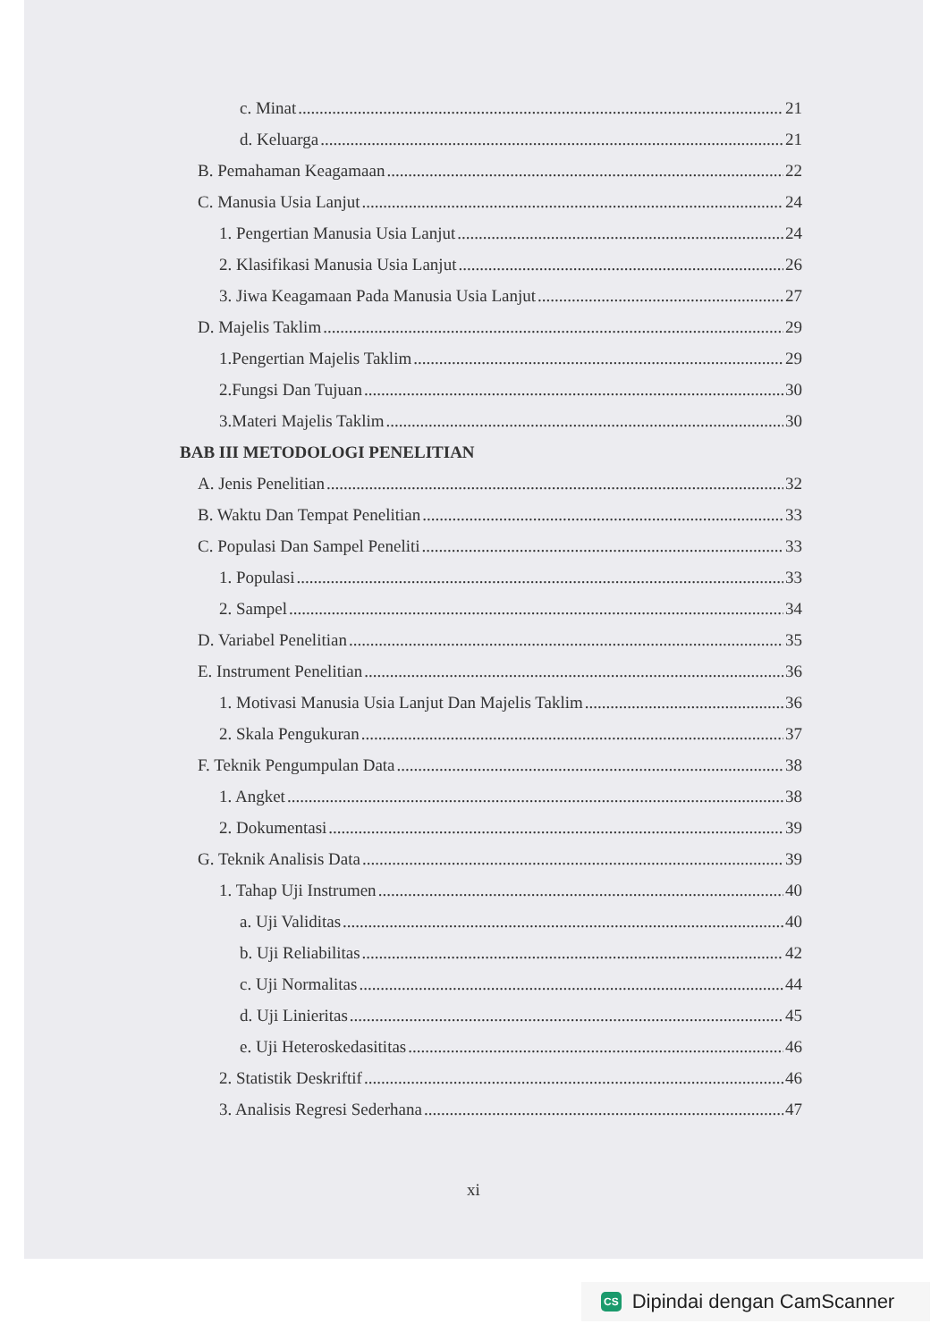c. Minat 21
d. Keluarga 21
B. Pemahaman Keagamaan 22
C. Manusia Usia Lanjut 24
1. Pengertian Manusia Usia Lanjut 24
2. Klasifikasi Manusia Usia Lanjut 26
3. Jiwa Keagamaan Pada Manusia Usia Lanjut 27
D. Majelis Taklim 29
1.Pengertian Majelis Taklim 29
2.Fungsi Dan Tujuan 30
3.Materi Majelis Taklim 30
BAB III METODOLOGI PENELITIAN
A. Jenis Penelitian 32
B. Waktu Dan Tempat Penelitian 33
C. Populasi Dan Sampel Peneliti 33
1. Populasi 33
2. Sampel 34
D. Variabel Penelitian 35
E. Instrument Penelitian 36
1. Motivasi Manusia Usia Lanjut Dan Majelis Taklim 36
2. Skala Pengukuran 37
F. Teknik Pengumpulan Data 38
1. Angket 38
2. Dokumentasi 39
G. Teknik Analisis Data 39
1. Tahap Uji Instrumen 40
a. Uji Validitas 40
b. Uji Reliabilitas 42
c. Uji Normalitas 44
d. Uji Linieritas 45
e. Uji Heteroskedasititas 46
2. Statistik Deskriftif 46
3. Analisis Regresi Sederhana 47
xi
CS Dipindai dengan CamScanner